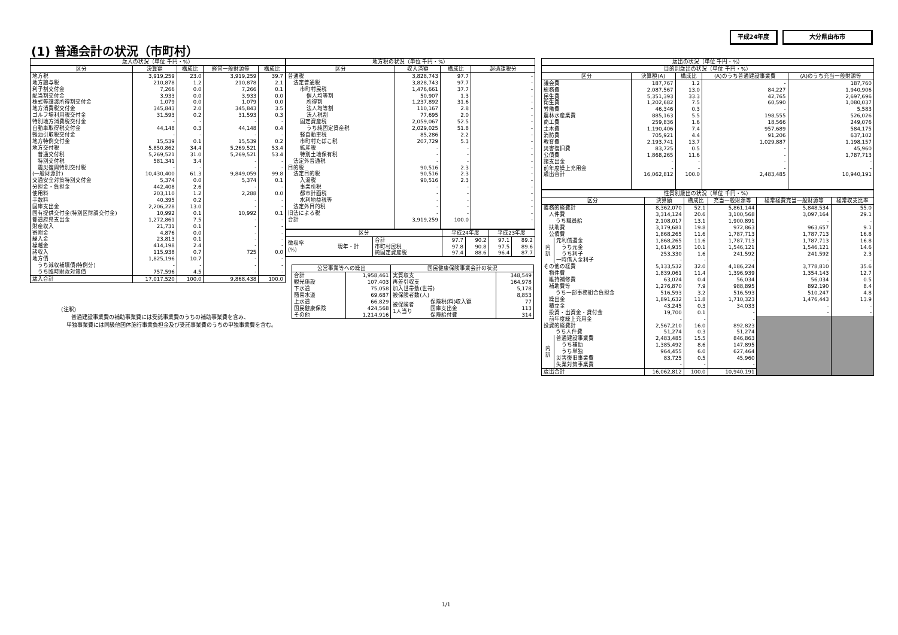平成24年度 大分県由布市
(1) 普通会計の状況（市町村）
| 歳入の状況（単位 千円・%） | | | | |
| --- | --- | --- | --- | --- |
| 区分 | 決算額 | 構成比 | 経常一般財源等 | 構成比 |
| 地方税 | 3,919,259 | 23.0 | 3,919,259 | 39.7 |
| 地方譲与税 | 210,878 | 1.2 | 210,878 | 2.1 |
| 利子割交付金 | 7,266 | 0.0 | 7,266 | 0.1 |
| 配当割交付金 | 3,933 | 0.0 | 3,933 | 0.0 |
| 株式等譲渡所得割交付金 | 1,079 | 0.0 | 1,079 | 0.0 |
| 地方消費税交付金 | 345,843 | 2.0 | 345,843 | 3.5 |
| ゴルフ場利用税交付金 | 31,593 | 0.2 | 31,593 | 0.3 |
| 特別地方消費税交付金 | - | - | - | - |
| 自動車取得税交付金 | 44,148 | 0.3 | 44,148 | 0.4 |
| 軽油引取税交付金 | - | - | - | - |
| 地方特例交付金 | 15,539 | 0.1 | 15,539 | 0.2 |
| 地方交付税 | 5,850,862 | 34.4 | 5,269,521 | 53.4 |
| 普通交付税 | 5,269,521 | 31.0 | 5,269,521 | 53.4 |
| 特別交付税 | 581,341 | 3.4 | - | - |
| 震災復興特別交付税 | - | - | - | - |
| (一般財源計) | 10,430,400 | 61.3 | 9,849,059 | 99.8 |
| 交通安全対策特別交付金 | 5,374 | 0.0 | 5,374 | 0.1 |
| 分担金・負担金 | 442,408 | 2.6 | - | - |
| 使用料 | 203,110 | 1.2 | 2,288 | 0.0 |
| 手数料 | 40,395 | 0.2 | - | - |
| 国庫支出金 | 2,206,228 | 13.0 | - | - |
| 国有提供交付金(特別区財調交付金) | 10,992 | 0.1 | 10,992 | 0.1 |
| 都道府県支出金 | 1,272,861 | 7.5 | - | - |
| 財産収入 | 21,731 | 0.1 | - | - |
| 寄附金 | 4,876 | 0.0 | - | - |
| 繰入金 | 23,813 | 0.1 | - | - |
| 繰越金 | 414,198 | 2.4 | - | - |
| 諸収入 | 115,938 | 0.7 | 725 | 0.0 |
| 地方債 | 1,825,196 | 10.7 | - | - |
| うち減収補填債(特例分) | - | - | - | - |
| うち臨時財政対策債 | 757,596 | 4.5 | - | - |
| 歳入合計 | 17,017,520 | 100.0 | 9,868,438 | 100.0 |
(注釈)
普通建設事業費の補助事業費には受託事業費のうちの補助事業費を含み、
単独事業費には同級他団体施行事業負担金及び受託事業費のうちの単独事業費を含む。
| 地方税の状況（単位 千円・%） | | | |
| --- | --- | --- | --- |
| 区分 | 収入済額 | 構成比 | 超過課税分 |
| 普通税 | 3,828,743 | 97.7 | - |
| 法定普通税 | 3,828,743 | 97.7 | - |
| 市町村民税 | 1,476,661 | 37.7 | - |
| 個人均等割 | 50,907 | 1.3 | - |
| 所得割 | 1,237,892 | 31.6 | - |
| 法人均等割 | 110,167 | 2.8 | - |
| 法人税割 | 77,695 | 2.0 | - |
| 固定資産税 | 2,059,067 | 52.5 | - |
| うち純固定資産税 | 2,029,025 | 51.8 | - |
| 軽自動車税 | 85,286 | 2.2 | - |
| 市町村たばこ税 | 207,729 | 5.3 | - |
| 鉱産税 | - | - | - |
| 特別土地保有税 | - | - | - |
| 法定外普通税 | - | - | - |
| 目的税 | 90,516 | 2.3 | - |
| 法定目的税 | 90,516 | 2.3 | - |
| 入湯税 | 90,516 | 2.3 | - |
| 事業所税 | - | - | - |
| 都市計画税 | - | - | - |
| 水利地益税等 | - | - | - |
| 法定外目的税 | - | - | - |
| 旧法による税 | - | - | - |
| 合計 | 3,919,259 | 100.0 | - |
| 区分 | | | 平成24年度 | | 平成23年度 | |
| --- | --- | --- | --- | --- | --- | --- |
| 徴収率 (%) | 現年・計 | 合計 | 97.7 | 90.2 | 97.1 | 89.2 |
| | | 市町村民税 | 97.8 | 90.8 | 97.5 | 89.6 |
| | | 純固定資産税 | 97.4 | 88.6 | 96.4 | 87.7 |
| 公営事業等への繰出 | | 国民健康保険事業会計の状況 | | |
| --- | --- | --- | --- | --- |
| 合計 | 1,958,461 | 実質収支 | | 348,549 |
| 観光施設 | 107,403 | 再差引収支 | | 164,978 |
| 下水道 | 75,058 | 加入世帯数(世帯) | | 5,178 |
| 簡易水道 | 69,687 | 被保険者数(人) | | 8,853 |
| 上水道 | 66,829 | 被保険者 1人当り | 保険税(料)収入額 | 77 |
| 国民健康保険 | 424,568 | | 国庫支出金 | 113 |
| その他 | 1,214,916 | | 保険給付費 | 314 |
| 歳出の状況（単位 千円・%） | | | | |
| --- | --- | --- | --- | --- |
| 目的別歳出の状況（単位 千円・%） | | | | |
| 区分 | 決算額(A) | 構成比 | (A)のうち普通建設事業費 | (A)のうち充当一般財源等 |
| 議会費 | 187,767 | 1.2 | - | 187,760 |
| 総務費 | 2,087,567 | 13.0 | 84,227 | 1,940,906 |
| 民生費 | 5,351,393 | 33.3 | 42,765 | 2,697,696 |
| 衛生費 | 1,202,682 | 7.5 | 60,590 | 1,080,037 |
| 労働費 | 46,346 | 0.3 | - | 5,583 |
| 農林水産業費 | 885,163 | 5.5 | 198,555 | 526,026 |
| 商工費 | 259,836 | 1.6 | 18,566 | 249,076 |
| 土木費 | 1,190,406 | 7.4 | 957,689 | 584,175 |
| 消防費 | 705,921 | 4.4 | 91,206 | 637,102 |
| 教育費 | 2,193,741 | 13.7 | 1,029,887 | 1,198,157 |
| 災害復旧費 | 83,725 | 0.5 | - | 45,960 |
| 公債費 | 1,868,265 | 11.6 | - | 1,787,713 |
| 諸支出金 | - | - | - | - |
| 前年度繰上充用金 | - | - | - | - |
| 歳出合計 | 16,062,812 | 100.0 | 2,483,485 | 10,940,191 |
| 性質別歳出の状況（単位 千円・%） | | | | | | |
| --- | --- | --- | --- | --- | --- | --- |
| 区分 | | 決算額 | 構成比 | 充当一般財源等 | 経常経費充当一般財源等 | 経常収支比率 |
| 義務的経費計 | | 8,362,070 | 52.1 | 5,861,144 | 5,848,534 | 55.0 |
| 人件費 | | 3,314,124 | 20.6 | 3,100,568 | 3,097,164 | 29.1 |
| うち職員給 | | 2,108,017 | 13.1 | 1,900,891 | - | - |
| 扶助費 | | 3,179,681 | 19.8 | 972,863 | 963,657 | 9.1 |
| 公債費 | | 1,868,265 | 11.6 | 1,787,713 | 1,787,713 | 16.8 |
| 内 訳 | 元利償還金 | 1,868,265 | 11.6 | 1,787,713 | 1,787,713 | 16.8 |
| | うち元金 | 1,614,935 | 10.1 | 1,546,121 | 1,546,121 | 14.6 |
| | うち利子 | 253,330 | 1.6 | 241,592 | 241,592 | 2.3 |
| | 一時借入金利子 | - | - | - | - | - |
| その他の経費 | | 5,133,532 | 32.0 | 4,186,224 | 3,778,810 | 35.6 |
| 物件費 | | 1,839,061 | 11.4 | 1,396,939 | 1,354,143 | 12.7 |
| 維持補修費 | | 63,024 | 0.4 | 56,034 | 56,034 | 0.5 |
| 補助費等 | | 1,276,870 | 7.9 | 988,895 | 892,190 | 8.4 |
| うち一部事務組合負担金 | | 516,593 | 3.2 | 516,593 | 510,247 | 4.8 |
| 繰出金 | | 1,891,632 | 11.8 | 1,710,323 | 1,476,443 | 13.9 |
| 積立金 | | 43,245 | 0.3 | 34,033 | - | - |
| 投資・出資金・貸付金 | | 19,700 | 0.1 | - | - | - |
| 前年度繰上充用金 | | - | - | - | | |
| 投資的経費計 | | 2,567,210 | 16.0 | 892,823 | | |
| うち人件費 | | 51,274 | 0.3 | 51,274 | | |
| 内 訳 | 普通建設事業費 | 2,483,485 | 15.5 | 846,863 | | |
| | うち補助 | 1,385,492 | 8.6 | 147,895 | | |
| | うち単独 | 964,455 | 6.0 | 627,464 | | |
| | 災害復旧事業費 | 83,725 | 0.5 | 45,960 | | |
| | 失業対策事業費 | - | - | - | | |
| 歳出合計 | | 16,062,812 | 100.0 | 10,940,191 | | |
1/1